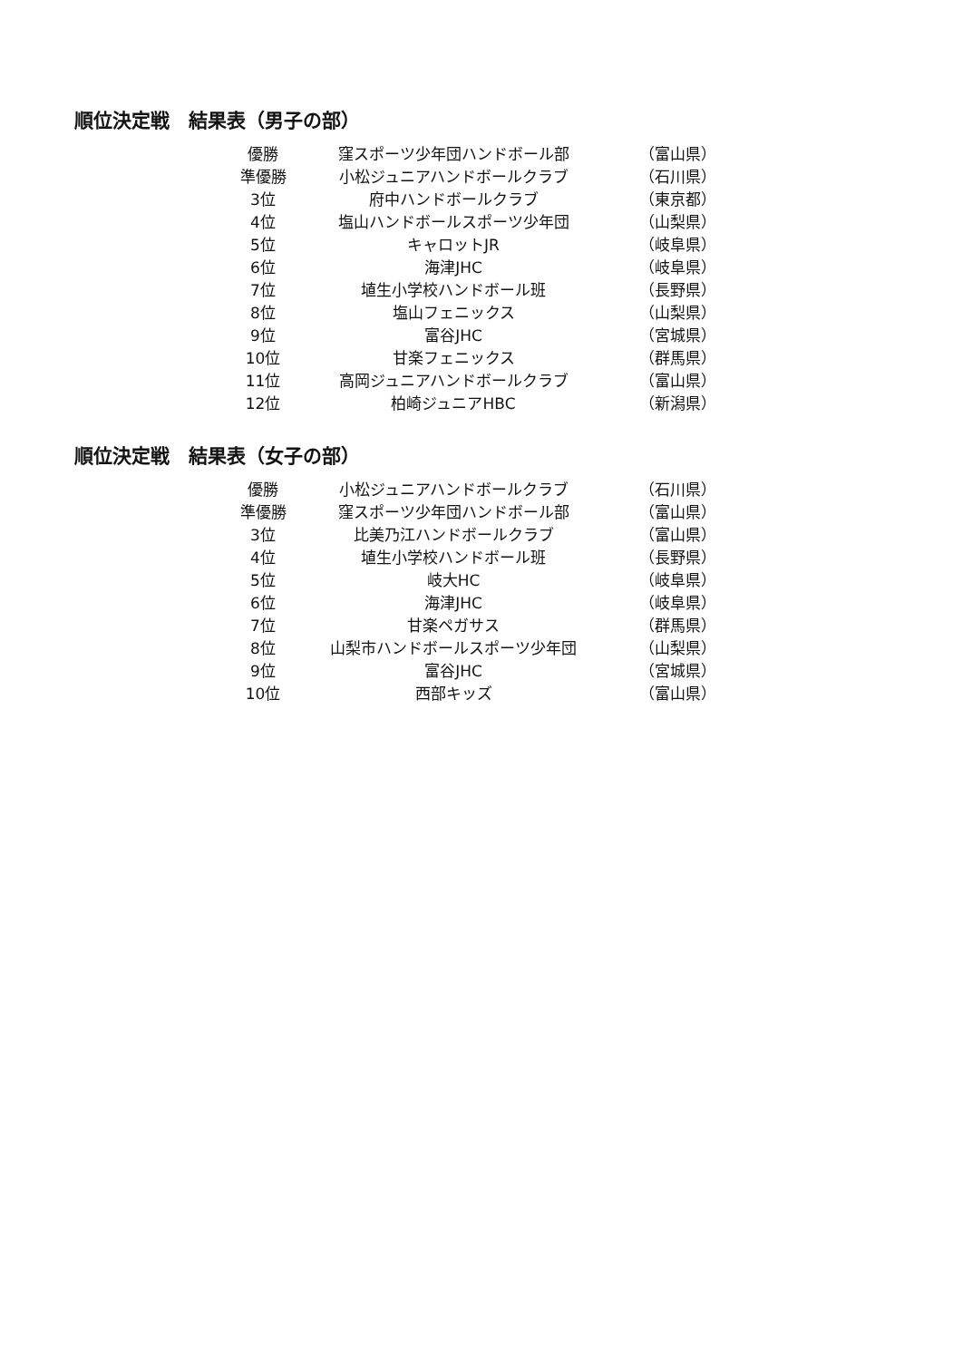順位決定戦　結果表（男子の部）
| 優勝 | 窪スポーツ少年団ハンドボール部 | （富山県） |
| 準優勝 | 小松ジュニアハンドボールクラブ | （石川県） |
| 3位 | 府中ハンドボールクラブ | （東京都） |
| 4位 | 塩山ハンドボールスポーツ少年団 | （山梨県） |
| 5位 | キャロットJR | （岐阜県） |
| 6位 | 海津JHC | （岐阜県） |
| 7位 | 埴生小学校ハンドボール班 | （長野県） |
| 8位 | 塩山フェニックス | （山梨県） |
| 9位 | 富谷JHC | （宮城県） |
| 10位 | 甘楽フェニックス | （群馬県） |
| 11位 | 高岡ジュニアハンドボールクラブ | （富山県） |
| 12位 | 柏崎ジュニアHBC | （新潟県） |
順位決定戦　結果表（女子の部）
| 優勝 | 小松ジュニアハンドボールクラブ | （石川県） |
| 準優勝 | 窪スポーツ少年団ハンドボール部 | （富山県） |
| 3位 | 比美乃江ハンドボールクラブ | （富山県） |
| 4位 | 埴生小学校ハンドボール班 | （長野県） |
| 5位 | 岐大HC | （岐阜県） |
| 6位 | 海津JHC | （岐阜県） |
| 7位 | 甘楽ペガサス | （群馬県） |
| 8位 | 山梨市ハンドボールスポーツ少年団 | （山梨県） |
| 9位 | 富谷JHC | （宮城県） |
| 10位 | 西部キッズ | （富山県） |